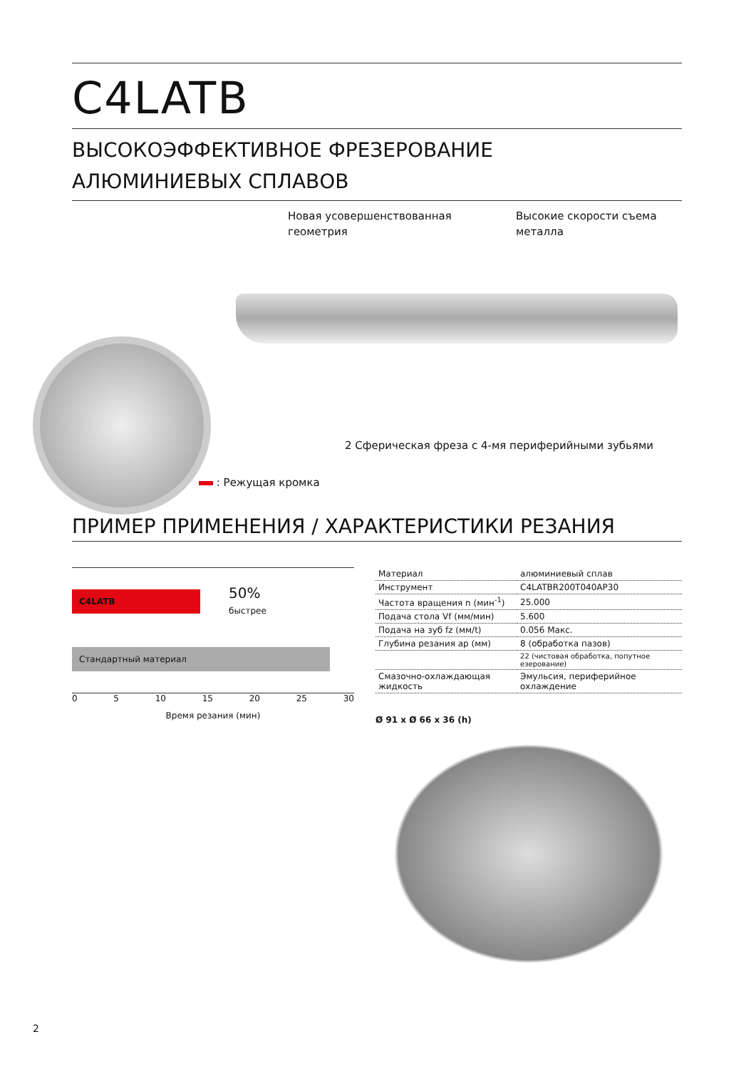C4LATB
ВЫСОКОЭФФЕКТИВНОЕ ФРЕЗЕРОВАНИЕ
АЛЮМИНИЕВЫХ СПЛАВОВ
Новая усовершенствованная
геометрия
Высокие скорости съема
металла
2 Сферическая фреза с 4-мя периферийными зубьями
: Режущая кромка
ПРИМЕР ПРИМЕНЕНИЯ / ХАРАКТЕРИСТИКИ РЕЗАНИЯ
C4LATB
50%
быстрее
Стандартный материал
0 5 10 15 20 25 30
Время резания (мин)
| Материал | алюминиевый сплав |
| Инструмент | C4LATBR200T040AP30 |
| Частота вращения n (мин<sup>-1</sup>) | 25.000 |
| Подача стола Vf (мм/мин) | 5.600 |
| Подача на зуб fz (мм/t) | 0.056 Макс. |
| Глубина резания ap (мм) | 8 (обработка пазов) |
| | 22 (чистовая обработка, попутное езерование) |
| Смазочно-охлаждающая жидкость | Эмульсия, периферийное охлаждение |
Ø 91 x Ø 66 x 36 (h)
2